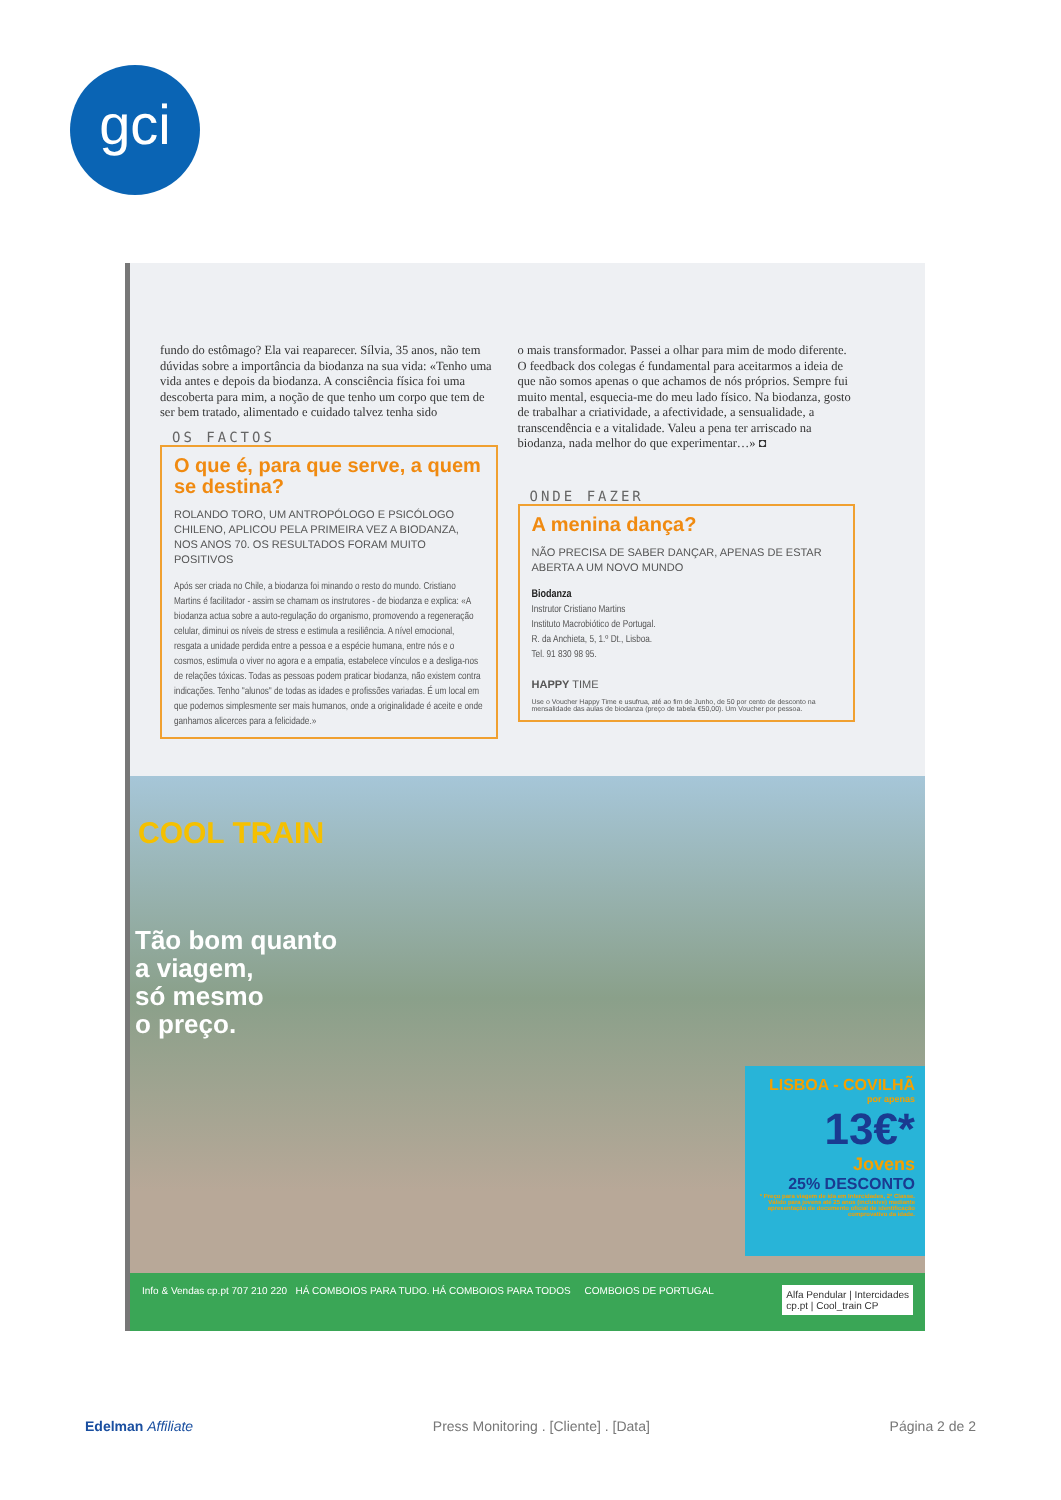gci
fundo do estômago? Ela vai reaparecer. Sílvia, 35 anos, não tem dúvidas sobre a importância da biodanza na sua vida: «Tenho uma vida antes e depois da biodanza. A consciência física foi uma descoberta para mim, a noção de que tenho um corpo que tem de ser bem tratado, alimentado e cuidado talvez tenha sido
OS FACTOS
O que é, para que serve, a quem se destina?
ROLANDO TORO, UM ANTROPÓLOGO E PSICÓLOGO CHILENO, APLICOU PELA PRIMEIRA VEZ A BIODANZA, NOS ANOS 70. OS RESULTADOS FORAM MUITO POSITIVOS
Após ser criada no Chile, a biodanza foi minando o resto do mundo. Cristiano Martins é facilitador - assim se chamam os instrutores - de biodanza e explica: «A biodanza actua sobre a auto-regulação do organismo, promovendo a regeneração celular, diminui os níveis de stress e estimula a resiliência. A nível emocional, resgata a unidade perdida entre a pessoa e a espécie humana, entre nós e o cosmos, estimula o viver no agora e a empatia, estabelece vínculos e a desliga-nos de relações tóxicas. Todas as pessoas podem praticar biodanza, não existem contra indicações. Tenho "alunos" de todas as idades e profissões variadas. É um local em que podemos simplesmente ser mais humanos, onde a originalidade é aceite e onde ganhamos alicerces para a felicidade.»
o mais transformador. Passei a olhar para mim de modo diferente. O feedback dos colegas é fundamental para aceitarmos a ideia de que não somos apenas o que achamos de nós próprios. Sempre fui muito mental, esquecia-me do meu lado físico. Na biodanza, gosto de trabalhar a criatividade, a afectividade, a sensualidade, a transcendência e a vitalidade. Valeu a pena ter arriscado na biodanza, nada melhor do que experimentar…» ◘
ONDE FAZER
A menina dança?
NÃO PRECISA DE SABER DANÇAR, APENAS DE ESTAR ABERTA A UM NOVO MUNDO
Biodanza
Instrutor Cristiano Martins
Instituto Macrobiótico de Portugal.
R. da Anchieta, 5, 1.º Dt., Lisboa.
Tel. 91 830 98 95.
HAPPY TIME
Use o Voucher Happy Time e usufrua, até ao fim de Junho, de 50 por cento de desconto na mensalidade das aulas de biodanza (preço de tabela €50,00). Um Voucher por pessoa.
COOL TRAIN
Tão bom quanto
a viagem,
só mesmo
o preço.
LISBOA - COVILHÃ
por apenas
13€*
Jovens
25% DESCONTO
* Preço para viagem de ida em Intercidades, 2ª Classe. Válido para jovens até 25 anos (inclusive) mediante apresentação de documento oficial de identificação comprovativo da idade.
Info & Vendas cp.pt 707 210 220 HÁ COMBOIOS PARA TUDO. HÁ COMBOIOS PARA TODOS COMBOIOS DE PORTUGAL Alfa Pendular | Intercidades
cp.pt | Cool_train CP
Edelman Affiliate Press Monitoring . [Cliente] . [Data] Página 2 de 2